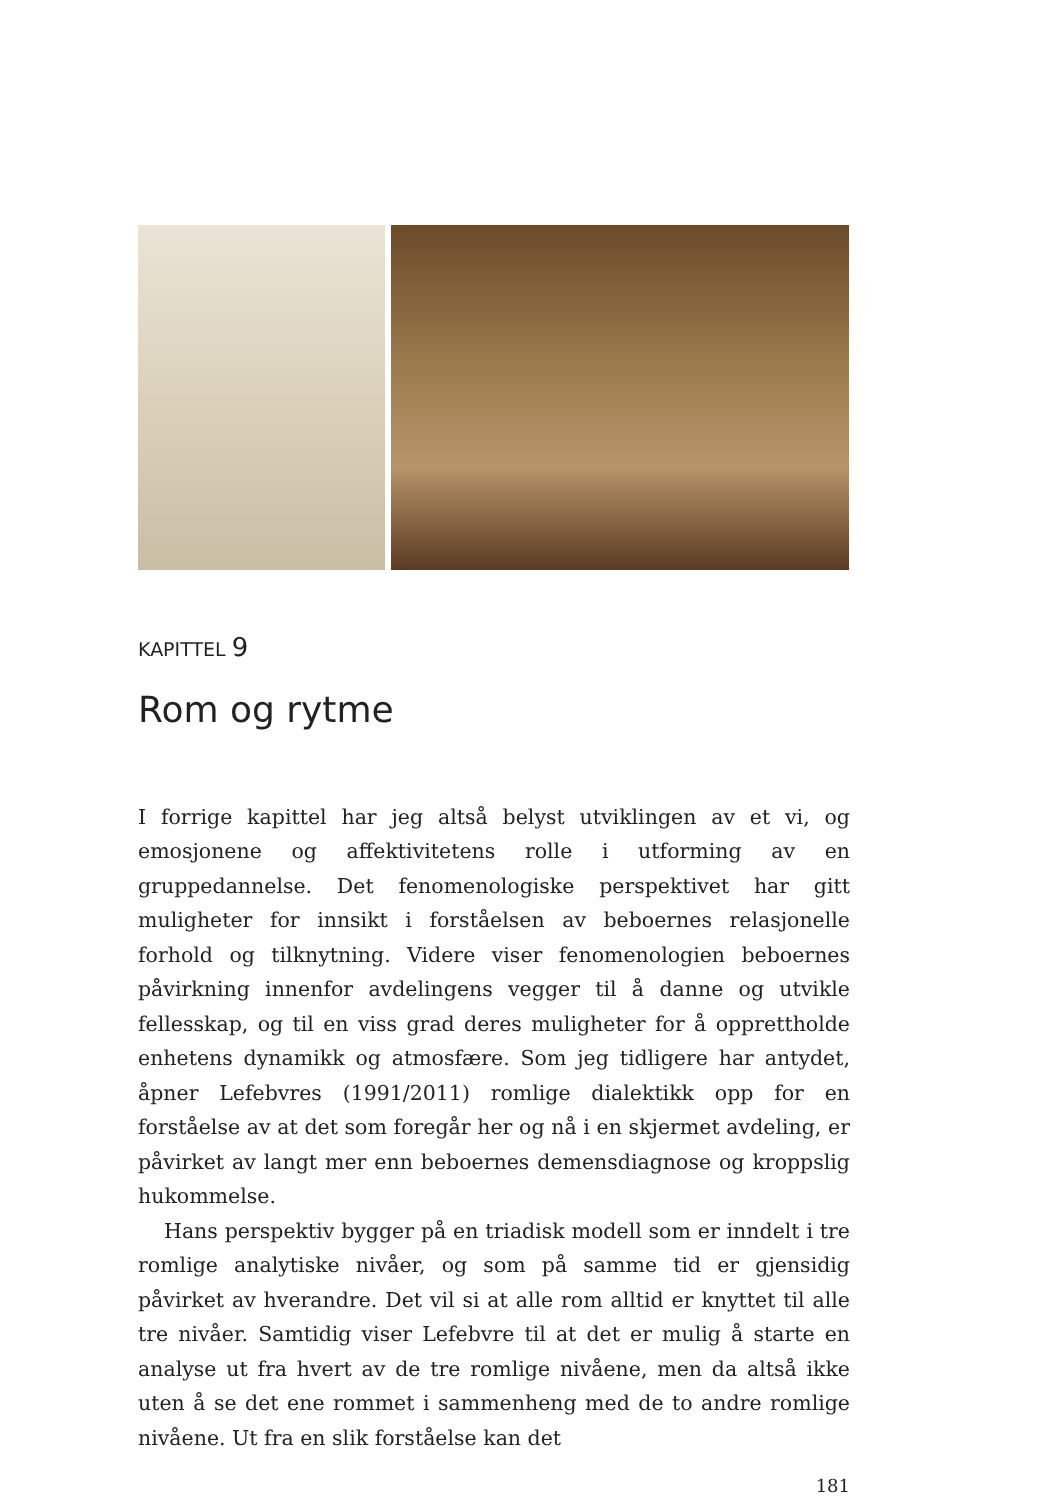KAPITTEL 9
Rom og rytme
I forrige kapittel har jeg altså belyst utviklingen av et vi, og emosjonene og affektivitetens rolle i utforming av en gruppedannelse. Det fenomeno­logiske perspektivet har gitt muligheter for innsikt i forståelsen av bebo­ernes relasjonelle forhold og tilknytning. Videre viser fenomenologien beboernes påvirkning innenfor avdelingens vegger til å danne og utvikle fellesskap, og til en viss grad deres muligheter for å opprettholde enhetens dynamikk og atmosfære. Som jeg tidligere har antydet, åpner Lefebvres (1991/2011) romlige dialektikk opp for en forståelse av at det som foregår her og nå i en skjermet avdeling, er påvirket av langt mer enn beboernes demensdiagnose og kroppslig hukommelse.
Hans perspektiv bygger på en triadisk modell som er inndelt i tre rom­lige analytiske nivåer, og som på samme tid er gjensidig påvirket av hver­andre. Det vil si at alle rom alltid er knyttet til alle tre nivåer. Samtidig viser Lefebvre til at det er mulig å starte en analyse ut fra hvert av de tre romlige nivåene, men da altså ikke uten å se det ene rommet i sammen­heng med de to andre romlige nivåene. Ut fra en slik forståelse kan det
181